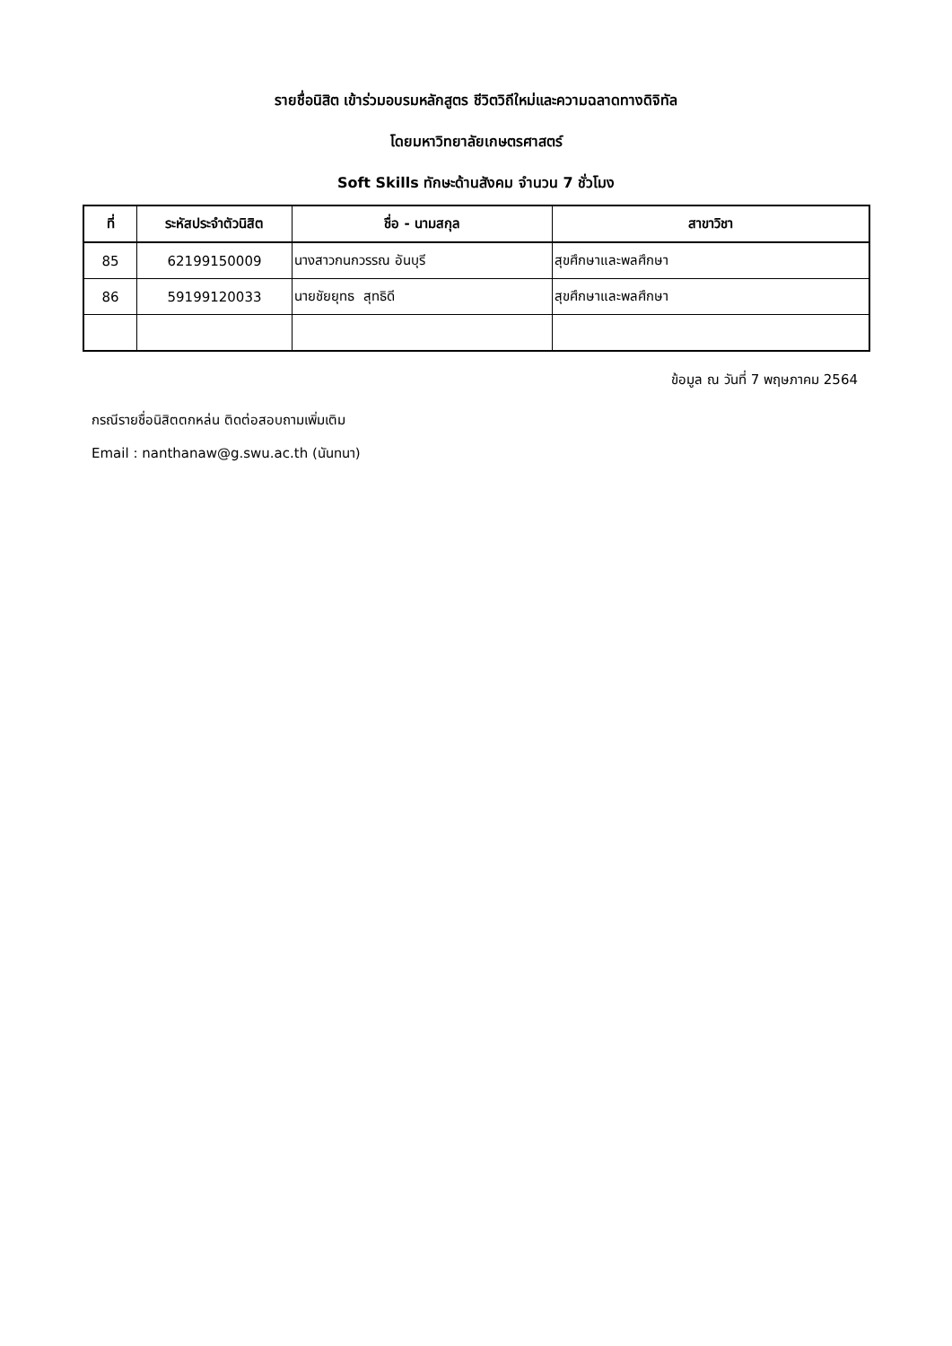รายชื่อนิสิต เข้าร่วมอบรมหลักสูตร ชีวิตวิถีใหม่และความฉลาดทางดิจิทัล
โดยมหาวิทยาลัยเกษตรศาสตร์
Soft Skills ทักษะด้านสังคม จำนวน 7 ชั่วโมง
| ที่ | ระหัสประจำตัวนิสิต | ชื่อ - นามสกุล | สาขาวิชา |
| --- | --- | --- | --- |
| 85 | 62199150009 | นางสาวกนกวรรณ อันบุรี | สุขศึกษาและพลศึกษา |
| 86 | 59199120033 | นายชัยยุทธ สุทธิดี | สุขศึกษาและพลศึกษา |
ข้อมูล ณ วันที่ 7 พฤษภาคม 2564
กรณีรายชื่อนิสิตตกหล่น ติดต่อสอบถามเพิ่มเติม
Email : nanthanaw@g.swu.ac.th (นันทนา)